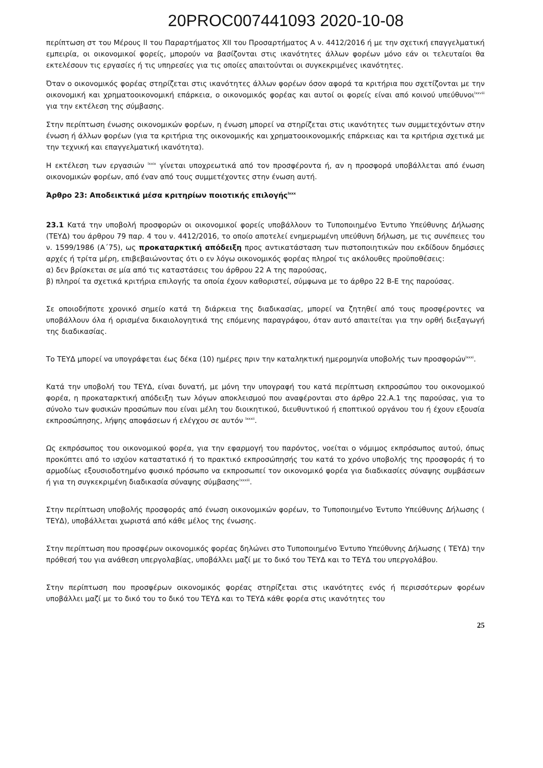20PROC007441093 2020-10-08
περίπτωση στ του Μέρους ΙΙ του Παραρτήματος XII του Προσαρτήματος Α ν. 4412/2016 ή με την σχετική επαγγελματική εμπειρία, οι οικονομικοί φορείς, μπορούν να βασίζονται στις ικανότητες άλλων φορέων μόνο εάν οι τελευταίοι θα εκτελέσουν τις εργασίες ή τις υπηρεσίες για τις οποίες απαιτούνται οι συγκεκριμένες ικανότητες.
Όταν ο οικονομικός φορέας στηρίζεται στις ικανότητες άλλων φορέων όσον αφορά τα κριτήρια που σχετίζονται με την οικονομική και χρηματοοικονομική επάρκεια, ο οικονομικός φορέας και αυτοί οι φορείς είναι από κοινού υπεύθυνοι<sup>lxxviii</sup> για την εκτέλεση της σύμβασης.
Στην περίπτωση ένωσης οικονομικών φορέων, η ένωση μπορεί να στηρίζεται στις ικανότητες των συμμετεχόντων στην ένωση ή άλλων φορέων (για τα κριτήρια της οικονομικής και χρηματοοικονομικής επάρκειας και τα κριτήρια σχετικά με την τεχνική και επαγγελματική ικανότητα).
Η εκτέλεση των εργασιών <sup>lxxix</sup> γίνεται υποχρεωτικά από τον προσφέροντα ή, αν η προσφορά υποβάλλεται από ένωση οικονομικών φορέων, από έναν από τους συμμετέχοντες στην ένωση αυτή.
Άρθρο 23: Αποδεικτικά μέσα κριτηρίων ποιοτικής επιλογής<sup>lxxx</sup>
23.1 Κατά την υποβολή προσφορών οι οικονομικοί φορείς υποβάλλουν το Τυποποιημένο Έντυπο Υπεύθυνης Δήλωσης (ΤΕΥΔ) του άρθρου 79 παρ. 4 του ν. 4412/2016, το οποίο αποτελεί ενημερωμένη υπεύθυνη δήλωση, με τις συνέπειες του ν. 1599/1986 (Α΄75), ως προκαταρκτική απόδειξη προς αντικατάσταση των πιστοποιητικών που εκδίδουν δημόσιες αρχές ή τρίτα μέρη, επιβεβαιώνοντας ότι ο εν λόγω οικονομικός φορέας πληροί τις ακόλουθες προϋποθέσεις:
α) δεν βρίσκεται σε μία από τις καταστάσεις του άρθρου 22 Α της παρούσας,
β) πληροί τα σχετικά κριτήρια επιλογής τα οποία έχουν καθοριστεί, σύμφωνα με το άρθρο 22 Β-Ε της παρούσας.
Σε οποιοδήποτε χρονικό σημείο κατά τη διάρκεια της διαδικασίας, μπορεί να ζητηθεί από τους προσφέροντες να υποβάλλουν όλα ή ορισμένα δικαιολογητικά της επόμενης παραγράφου, όταν αυτό απαιτείται για την ορθή διεξαγωγή της διαδικασίας.
Το ΤΕΥΔ μπορεί να υπογράφεται έως δέκα (10) ημέρες πριν την καταληκτική ημερομηνία υποβολής των προσφορών<sup>lxxxi</sup>.
Κατά την υποβολή του ΤΕΥΔ, είναι δυνατή, με μόνη την υπογραφή του κατά περίπτωση εκπροσώπου του οικονομικού φορέα, η προκαταρκτική απόδειξη των λόγων αποκλεισμού που αναφέρονται στο άρθρο 22.Α.1 της παρούσας, για το σύνολο των φυσικών προσώπων που είναι μέλη του διοικητικού, διευθυντικού ή εποπτικού οργάνου του ή έχουν εξουσία εκπροσώπησης, λήψης αποφάσεων ή ελέγχου σε αυτόν <sup>lxxxii</sup>.
Ως εκπρόσωπος του οικονομικού φορέα, για την εφαρμογή του παρόντος, νοείται ο νόμιμος εκπρόσωπος αυτού, όπως προκύπτει από το ισχύον καταστατικό ή το πρακτικό εκπροσώπησής του κατά το χρόνο υποβολής της προσφοράς ή το αρμοδίως εξουσιοδοτημένο φυσικό πρόσωπο να εκπροσωπεί τον οικονομικό φορέα για διαδικασίες σύναψης συμβάσεων ή για τη συγκεκριμένη διαδικασία σύναψης σύμβασης<sup>lxxxiii</sup>.
Στην περίπτωση υποβολής προσφοράς από ένωση οικονομικών φορέων, το Τυποποιημένο Έντυπο Υπεύθυνης Δήλωσης ( ΤΕΥΔ), υποβάλλεται χωριστά από κάθε μέλος της ένωσης.
Στην περίπτωση που προσφέρων οικονομικός φορέας δηλώνει στο Τυποποιημένο Έντυπο Υπεύθυνης Δήλωσης ( ΤΕΥΔ) την πρόθεσή του για ανάθεση υπεργολαβίας, υποβάλλει μαζί με το δικό του ΤΕΥΔ και το ΤΕΥΔ του υπεργολάβου.
Στην περίπτωση που προσφέρων οικονομικός φορέας στηρίζεται στις ικανότητες ενός ή περισσότερων φορέων υποβάλλει μαζί με το δικό του το δικό του ΤΕΥΔ και το ΤΕΥΔ κάθε φορέα στις ικανότητες του
25